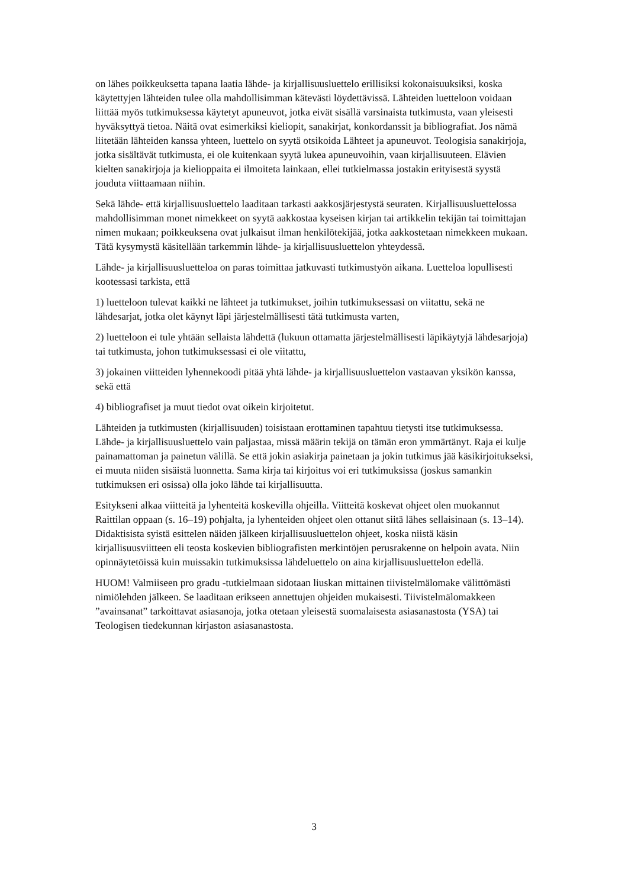on lähes poikkeuksetta tapana laatia lähde- ja kirjallisuusluettelo erillisiksi kokonaisuuksiksi, koska käytettyjen lähteiden tulee olla mahdollisimman kätevästi löydettävissä. Lähteiden luetteloon voidaan liittää myös tutkimuksessa käytetyt apuneuvot, jotka eivät sisällä varsinaista tutkimusta, vaan yleisesti hyväksyttyä tietoa. Näitä ovat esimerkiksi kieliopit, sanakirjat, konkordanssit ja bibliografiat. Jos nämä liitetään lähteiden kanssa yhteen, luettelo on syytä otsikoida Lähteet ja apuneuvot. Teologisia sanakirjoja, jotka sisältävät tutkimusta, ei ole kuitenkaan syytä lukea apuneuvoihin, vaan kirjallisuuteen. Elävien kielten sanakirjoja ja kielioppaita ei ilmoiteta lainkaan, ellei tutkielmassa jostakin erityisestä syystä jouduta viittaamaan niihin.
Sekä lähde- että kirjallisuusluettelo laaditaan tarkasti aakkosjärjestystä seuraten. Kirjallisuusluettelossa mahdollisimman monet nimekkeet on syytä aakkostaa kyseisen kirjan tai artikkelin tekijän tai toimittajan nimen mukaan; poikkeuksena ovat julkaisut ilman henkilötekijää, jotka aakkostetaan nimekkeen mukaan. Tätä kysymystä käsitellään tarkemmin lähde- ja kirjallisuusluettelon yhteydessä.
Lähde- ja kirjallisuusluetteloa on paras toimittaa jatkuvasti tutkimustyön aikana. Luetteloa lopullisesti kootessasi tarkista, että
1) luetteloon tulevat kaikki ne lähteet ja tutkimukset, joihin tutkimuksessasi on viitattu, sekä ne lähdesarjat, jotka olet käynyt läpi järjestelmällisesti tätä tutkimusta varten,
2) luetteloon ei tule yhtään sellaista lähdettä (lukuun ottamatta järjestelmällisesti läpikäytyjä lähdesarjoja) tai tutkimusta, johon tutkimuksessasi ei ole viitattu,
3) jokainen viitteiden lyhennekoodi pitää yhtä lähde- ja kirjallisuusluettelon vastaavan yksikön kanssa, sekä että
4) bibliografiset ja muut tiedot ovat oikein kirjoitetut.
Lähteiden ja tutkimusten (kirjallisuuden) toisistaan erottaminen tapahtuu tietysti itse tutkimuksessa. Lähde- ja kirjallisuusluettelo vain paljastaa, missä määrin tekijä on tämän eron ymmärtänyt. Raja ei kulje painamattoman ja painetun välillä. Se että jokin asiakirja painetaan ja jokin tutkimus jää käsikirjoitukseksi, ei muuta niiden sisäistä luonnetta. Sama kirja tai kirjoitus voi eri tutkimuksissa (joskus samankin tutkimuksen eri osissa) olla joko lähde tai kirjallisuutta.
Esitykseni alkaa viitteitä ja lyhenteitä koskevilla ohjeilla. Viitteitä koskevat ohjeet olen muokannut Raittilan oppaan (s. 16–19) pohjalta, ja lyhenteiden ohjeet olen ottanut siitä lähes sellaisinaan (s. 13–14). Didaktisista syistä esittelen näiden jälkeen kirjallisuusluettelon ohjeet, koska niistä käsin kirjallisuusviitteen eli teosta koskevien bibliografisten merkintöjen perusrakenne on helpoin avata. Niin opinnäytetöissä kuin muissakin tutkimuksissa lähdeluettelo on aina kirjallisuusluettelon edellä.
HUOM! Valmiiseen pro gradu -tutkielmaan sidotaan liuskan mittainen tiivistelmälomake välittömästi nimiölehden jälkeen. Se laaditaan erikseen annettujen ohjeiden mukaisesti. Tiivistelmälomakkeen ”avainsanat” tarkoittavat asiasanoja, jotka otetaan yleisestä suomalaisesta asiasanastosta (YSA) tai Teologisen tiedekunnan kirjaston asiasanastosta.
3